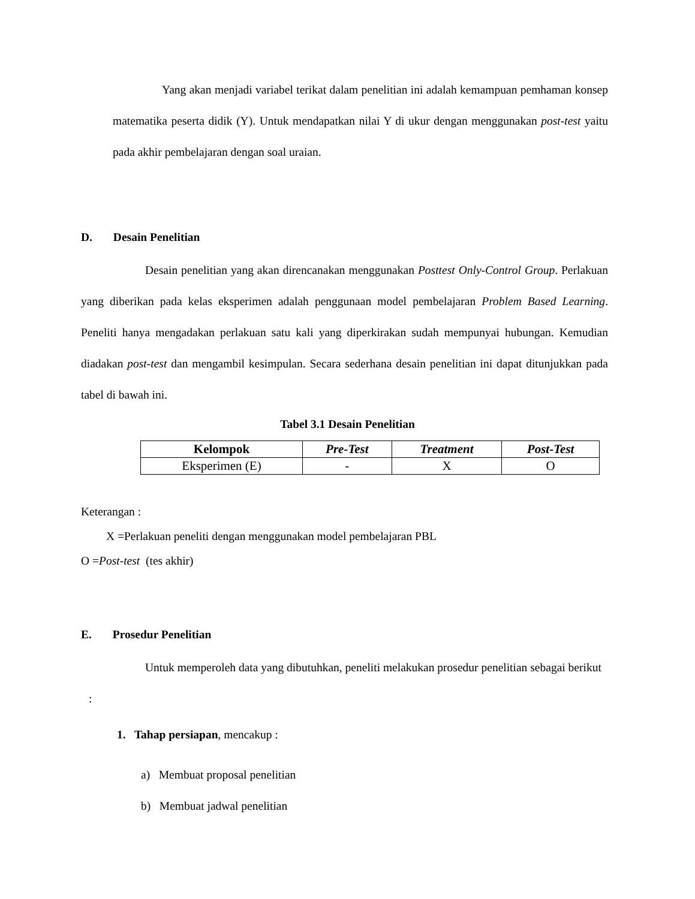Yang akan menjadi variabel terikat dalam penelitian ini adalah kemampuan pemhaman konsep matematika peserta didik (Y). Untuk mendapatkan nilai Y di ukur dengan menggunakan post-test yaitu pada akhir pembelajaran dengan soal uraian.
D. Desain Penelitian
Desain penelitian yang akan direncanakan menggunakan Posttest Only-Control Group. Perlakuan yang diberikan pada kelas eksperimen adalah penggunaan model pembelajaran Problem Based Learning. Peneliti hanya mengadakan perlakuan satu kali yang diperkirakan sudah mempunyai hubungan. Kemudian diadakan post-test dan mengambil kesimpulan. Secara sederhana desain penelitian ini dapat ditunjukkan pada tabel di bawah ini.
Tabel 3.1 Desain Penelitian
| Kelompok | Pre-Test | Treatment | Post-Test |
| --- | --- | --- | --- |
| Eksperimen (E) | - | X | O |
Keterangan :
X =Perlakuan peneliti dengan menggunakan model pembelajaran PBL
O =Post-test (tes akhir)
E. Prosedur Penelitian
Untuk memperoleh data yang dibutuhkan, peneliti melakukan prosedur penelitian sebagai berikut :
1. Tahap persiapan, mencakup :
a) Membuat proposal penelitian
b) Membuat jadwal penelitian